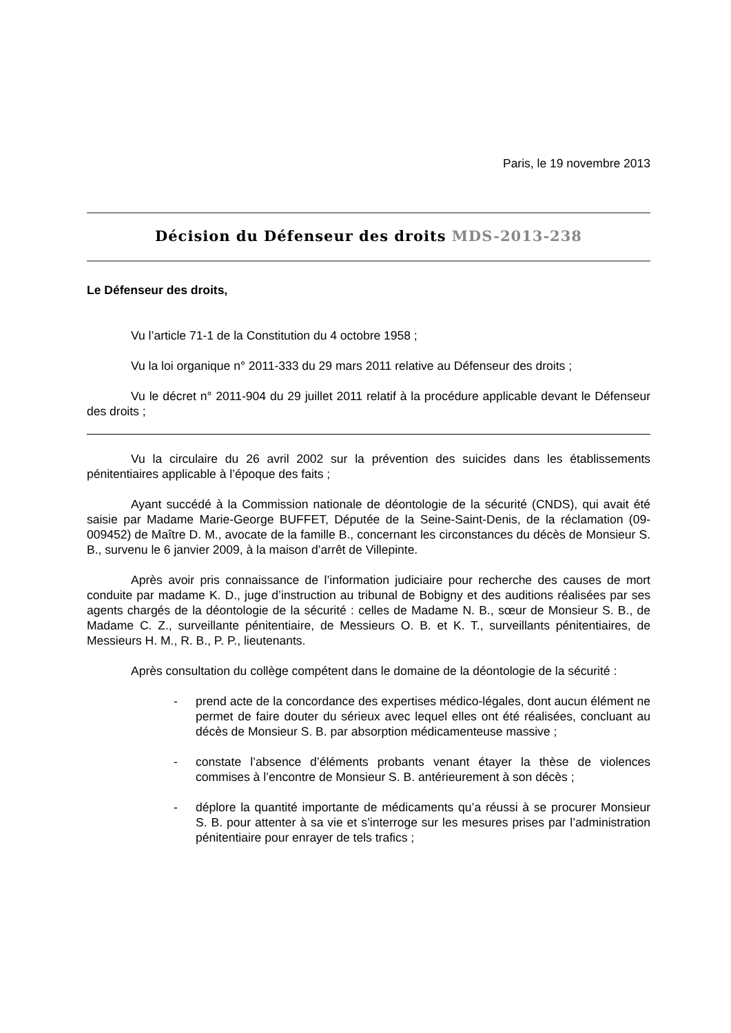Paris, le 19 novembre 2013
Décision du Défenseur des droits MDS-2013-238
Le Défenseur des droits,
Vu l’article 71-1 de la Constitution du 4 octobre 1958 ;
Vu la loi organique n° 2011-333 du 29 mars 2011 relative au Défenseur des droits ;
Vu le décret n° 2011-904 du 29 juillet 2011 relatif à la procédure applicable devant le Défenseur des droits ;
Vu la circulaire du 26 avril 2002 sur la prévention des suicides dans les établissements pénitentiaires applicable à l’époque des faits ;
Ayant succédé à la Commission nationale de déontologie de la sécurité (CNDS), qui avait été saisie par Madame Marie-George BUFFET, Députée de la Seine-Saint-Denis, de la réclamation (09-009452) de Maître D. M., avocate de la famille B., concernant les circonstances du décès de Monsieur S. B., survenu le 6 janvier 2009, à la maison d’arrêt de Villepinte.
Après avoir pris connaissance de l’information judiciaire pour recherche des causes de mort conduite par madame K. D., juge d’instruction au tribunal de Bobigny et des auditions réalisées par ses agents chargés de la déontologie de la sécurité : celles de Madame N. B., sœur de Monsieur S. B., de Madame C. Z., surveillante pénitentiaire, de Messieurs O. B. et K. T., surveillants pénitentiaires, de Messieurs H. M., R. B., P. P., lieutenants.
Après consultation du collège compétent dans le domaine de la déontologie de la sécurité :
- prend acte de la concordance des expertises médico-légales, dont aucun élément ne permet de faire douter du sérieux avec lequel elles ont été réalisées, concluant au décès de Monsieur S. B. par absorption médicamenteuse massive ;
- constate l’absence d’éléments probants venant étayer la thèse de violences commises à l’encontre de Monsieur S. B. antérieurement à son décès ;
- déplore la quantité importante de médicaments qu’a réussi à se procurer Monsieur S. B. pour attenter à sa vie et s’interroge sur les mesures prises par l’administration pénitentiaire pour enrayer de tels trafics ;